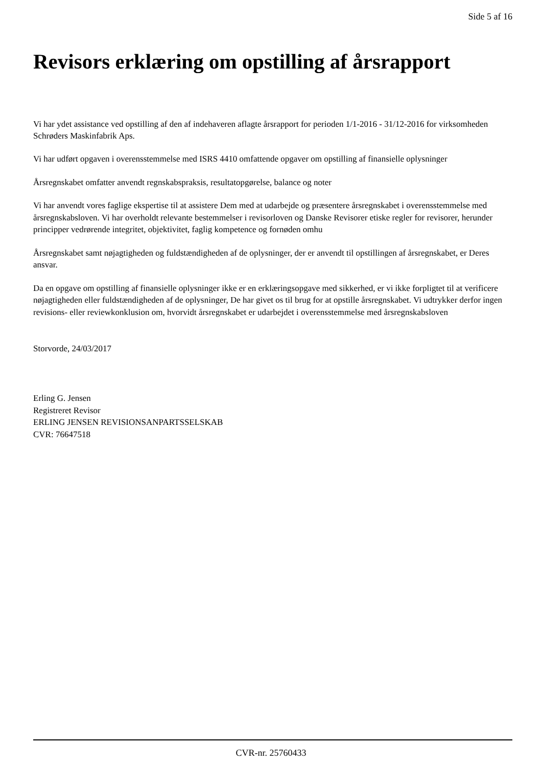Side 5 af 16
Revisors erklæring om opstilling af årsrapport
Vi har ydet assistance ved opstilling af den af indehaveren aflagte årsrapport for perioden 1/1-2016 - 31/12-2016 for virksomheden Schrøders Maskinfabrik Aps.
Vi har udført opgaven i overensstemmelse med ISRS 4410 omfattende opgaver om opstilling af finansielle oplysninger
Årsregnskabet omfatter anvendt regnskabspraksis, resultatopgørelse, balance og noter
Vi har anvendt vores faglige ekspertise til at assistere Dem med at udarbejde og præsentere årsregnskabet i overensstemmelse med årsregnskabsloven. Vi har overholdt relevante bestemmelser i revisorloven og Danske Revisorer etiske regler for revisorer, herunder principper vedrørende integritet, objektivitet, faglig kompetence og fornøden omhu
Årsregnskabet samt nøjagtigheden og fuldstændigheden af de oplysninger, der er anvendt til opstillingen af årsregnskabet, er Deres ansvar.
Da en opgave om opstilling af finansielle oplysninger ikke er en erklæringsopgave med sikkerhed, er vi ikke forpligtet til at verificere nøjagtigheden eller fuldstændigheden af de oplysninger, De har givet os til brug for at opstille årsregnskabet. Vi udtrykker derfor ingen revisions- eller reviewkonklusion om, hvorvidt årsregnskabet er udarbejdet i overensstemmelse med årsregnskabsloven
Storvorde, 24/03/2017
Erling G. Jensen
Registreret Revisor
ERLING JENSEN REVISIONSANPARTSSELSKAB
CVR: 76647518
CVR-nr. 25760433